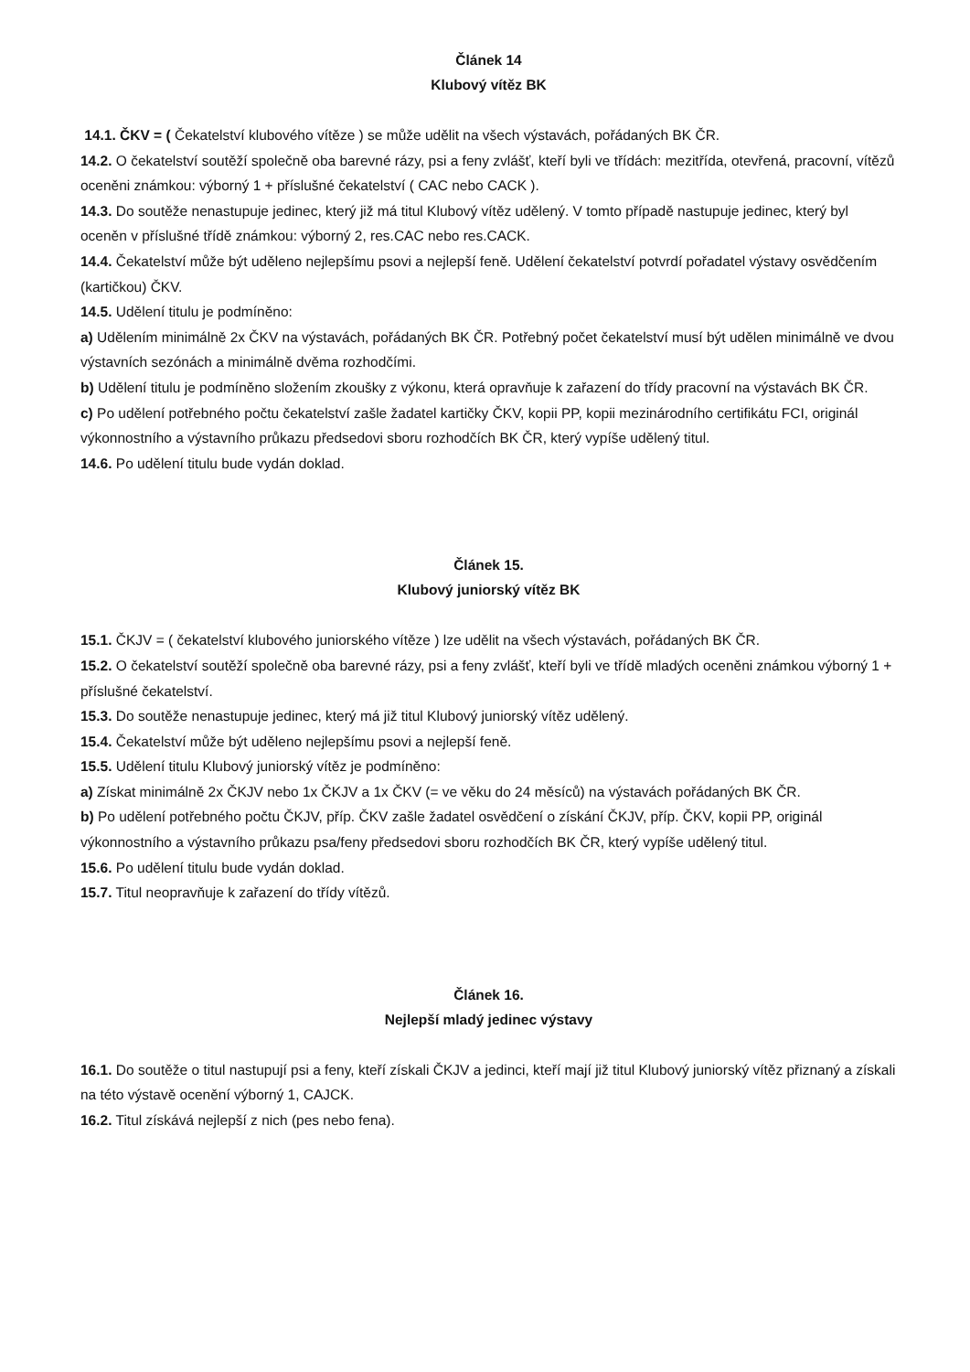Článek 14
Klubový vítěz BK
14.1. ČKV = ( Čekatelství klubového vítěze ) se může udělit na všech výstavách, pořádaných BK ČR.
14.2. O čekatelství soutěží společně oba barevné rázy, psi a feny zvlášť, kteří byli ve třídách: mezitřída, otevřená, pracovní, vítězů oceněni známkou: výborný 1 + příslušné čekatelství ( CAC nebo CACK ).
14.3. Do soutěže nenastupuje jedinec, který již má titul Klubový vítěz udělený. V tomto případě nastupuje jedinec, který byl oceněn v příslušné třídě známkou: výborný 2, res.CAC nebo res.CACK.
14.4. Čekatelství může být uděleno nejlepšímu psovi a nejlepší feně. Udělení čekatelství potvrdí pořadatel výstavy osvědčením (kartičkou) ČKV.
14.5. Udělení titulu je podmíněno:
a) Udělením minimálně 2x ČKV na výstavách, pořádaných BK ČR. Potřebný počet čekatelství musí být udělen minimálně ve dvou výstavních sezónách a minimálně dvěma rozhodčími.
b) Udělení titulu je podmíněno složením zkoušky z výkonu, která opravňuje k zařazení do třídy pracovní na výstavách BK ČR.
c) Po udělení potřebného počtu čekatelství zašle žadatel kartičky ČKV, kopii PP, kopii mezinárodního certifikátu FCI, originál výkonnostního a výstavního průkazu předsedovi sboru rozhodčích BK ČR, který vypíše udělený titul.
14.6. Po udělení titulu bude vydán doklad.
Článek 15.
Klubový juniorský vítěz BK
15.1. ČKJV = ( čekatelství klubového juniorského vítěze ) lze udělit na všech výstavách, pořádaných BK ČR.
15.2. O čekatelství soutěží společně oba barevné rázy, psi a feny zvlášť, kteří byli ve třídě mladých oceněni známkou výborný 1 + příslušné čekatelství.
15.3. Do soutěže nenastupuje jedinec, který má již titul Klubový juniorský vítěz udělený.
15.4. Čekatelství může být uděleno nejlepšímu psovi a nejlepší feně.
15.5. Udělení titulu Klubový juniorský vítěz je podmíněno:
a) Získat minimálně 2x ČKJV nebo 1x ČKJV a 1x ČKV (= ve věku do 24 měsíců) na výstavách pořádaných BK ČR.
b) Po udělení potřebného počtu ČKJV, příp. ČKV zašle žadatel osvědčení o získání ČKJV, příp. ČKV, kopii PP, originál výkonnostního a výstavního průkazu psa/feny předsedovi sboru rozhodčích BK ČR, který vypíše udělený titul.
15.6. Po udělení titulu bude vydán doklad.
15.7. Titul neopravňuje k zařazení do třídy vítězů.
Článek 16.
Nejlepší mladý jedinec výstavy
16.1. Do soutěže o titul nastupují psi a feny, kteří získali ČKJV a jedinci, kteří mají již titul Klubový juniorský vítěz přiznaný a získali na této výstavě ocenění výborný 1, CAJCK.
16.2. Titul získává nejlepší z nich (pes nebo fena).